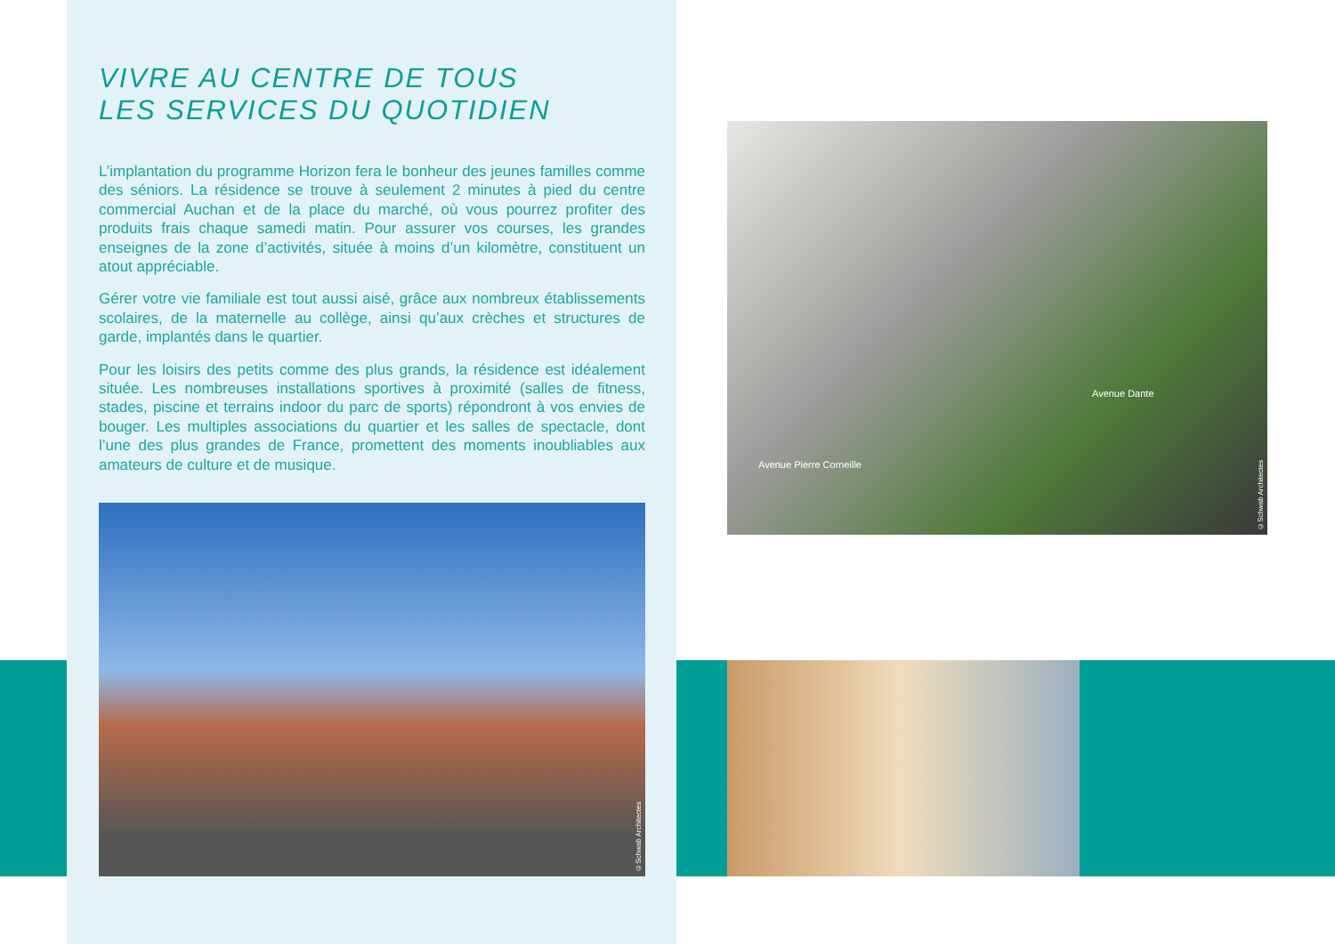VIVRE AU CENTRE DE TOUS
LES SERVICES DU QUOTIDIEN
L’implantation du programme Horizon fera le bonheur des jeunes familles comme des séniors. La résidence se trouve à seulement 2 minutes à pied du centre commercial Auchan et de la place du marché, où vous pourrez profiter des produits frais chaque samedi matin. Pour assurer vos courses, les grandes enseignes de la zone d’activités, située à moins d’un kilomètre, constituent un atout appréciable.
Gérer votre vie familiale est tout aussi aisé, grâce aux nombreux établissements scolaires, de la maternelle au collège, ainsi qu’aux crèches et structures de garde, implantés dans le quartier.
Pour les loisirs des petits comme des plus grands, la résidence est idéalement située. Les nombreuses installations sportives à proximité (salles de fitness, stades, piscine et terrains indoor du parc de sports) répondront à vos envies de bouger. Les multiples associations du quartier et les salles de spectacle, dont l’une des plus grandes de France, promettent des moments inoubliables aux amateurs de culture et de musique.
©Schwab Architectes
Avenue Pierre Corneille
Avenue Dante
©Schwab Architectes